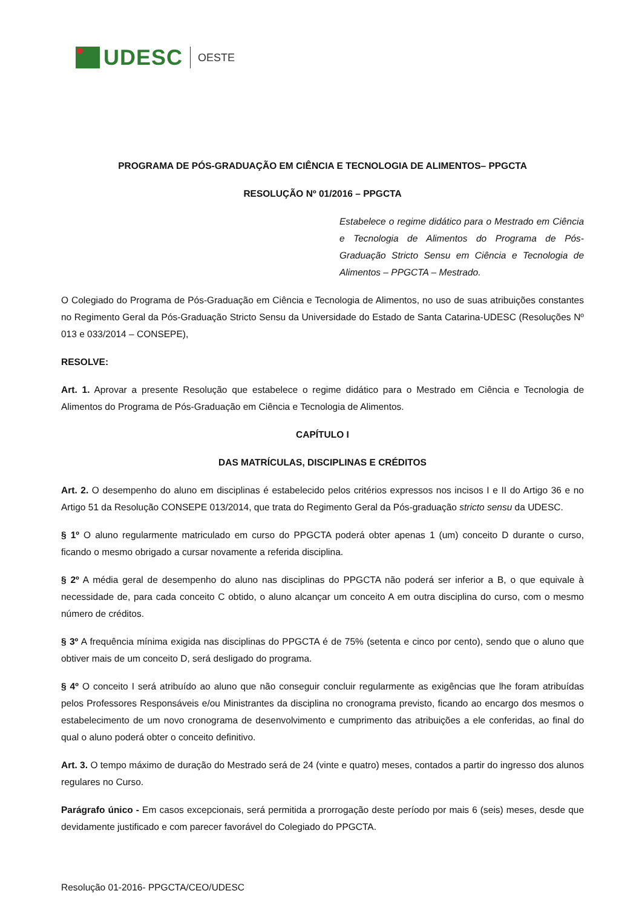UDESC OESTE
PROGRAMA DE PÓS-GRADUAÇÃO EM CIÊNCIA E TECNOLOGIA DE ALIMENTOS– PPGCTA
RESOLUÇÃO Nº 01/2016 – PPGCTA
Estabelece o regime didático para o Mestrado em Ciência e Tecnologia de Alimentos do Programa de Pós-Graduação Stricto Sensu em Ciência e Tecnologia de Alimentos – PPGCTA – Mestrado.
O Colegiado do Programa de Pós-Graduação em Ciência e Tecnologia de Alimentos, no uso de suas atribuições constantes no Regimento Geral da Pós-Graduação Stricto Sensu da Universidade do Estado de Santa Catarina-UDESC (Resoluções Nº 013 e 033/2014 – CONSEPE),
RESOLVE:
Art. 1. Aprovar a presente Resolução que estabelece o regime didático para o Mestrado em Ciência e Tecnologia de Alimentos do Programa de Pós-Graduação em Ciência e Tecnologia de Alimentos.
CAPÍTULO I
DAS MATRÍCULAS, DISCIPLINAS E CRÉDITOS
Art. 2. O desempenho do aluno em disciplinas é estabelecido pelos critérios expressos nos incisos I e II do Artigo 36 e no Artigo 51 da Resolução CONSEPE 013/2014, que trata do Regimento Geral da Pós-graduação stricto sensu da UDESC.
§ 1º O aluno regularmente matriculado em curso do PPGCTA poderá obter apenas 1 (um) conceito D durante o curso, ficando o mesmo obrigado a cursar novamente a referida disciplina.
§ 2º A média geral de desempenho do aluno nas disciplinas do PPGCTA não poderá ser inferior a B, o que equivale à necessidade de, para cada conceito C obtido, o aluno alcançar um conceito A em outra disciplina do curso, com o mesmo número de créditos.
§ 3º A frequência mínima exigida nas disciplinas do PPGCTA é de 75% (setenta e cinco por cento), sendo que o aluno que obtiver mais de um conceito D, será desligado do programa.
§ 4º O conceito I será atribuído ao aluno que não conseguir concluir regularmente as exigências que lhe foram atribuídas pelos Professores Responsáveis e/ou Ministrantes da disciplina no cronograma previsto, ficando ao encargo dos mesmos o estabelecimento de um novo cronograma de desenvolvimento e cumprimento das atribuições a ele conferidas, ao final do qual o aluno poderá obter o conceito definitivo.
Art. 3. O tempo máximo de duração do Mestrado será de 24 (vinte e quatro) meses, contados a partir do ingresso dos alunos regulares no Curso.
Parágrafo único - Em casos excepcionais, será permitida a prorrogação deste período por mais 6 (seis) meses, desde que devidamente justificado e com parecer favorável do Colegiado do PPGCTA.
Resolução 01-2016- PPGCTA/CEO/UDESC